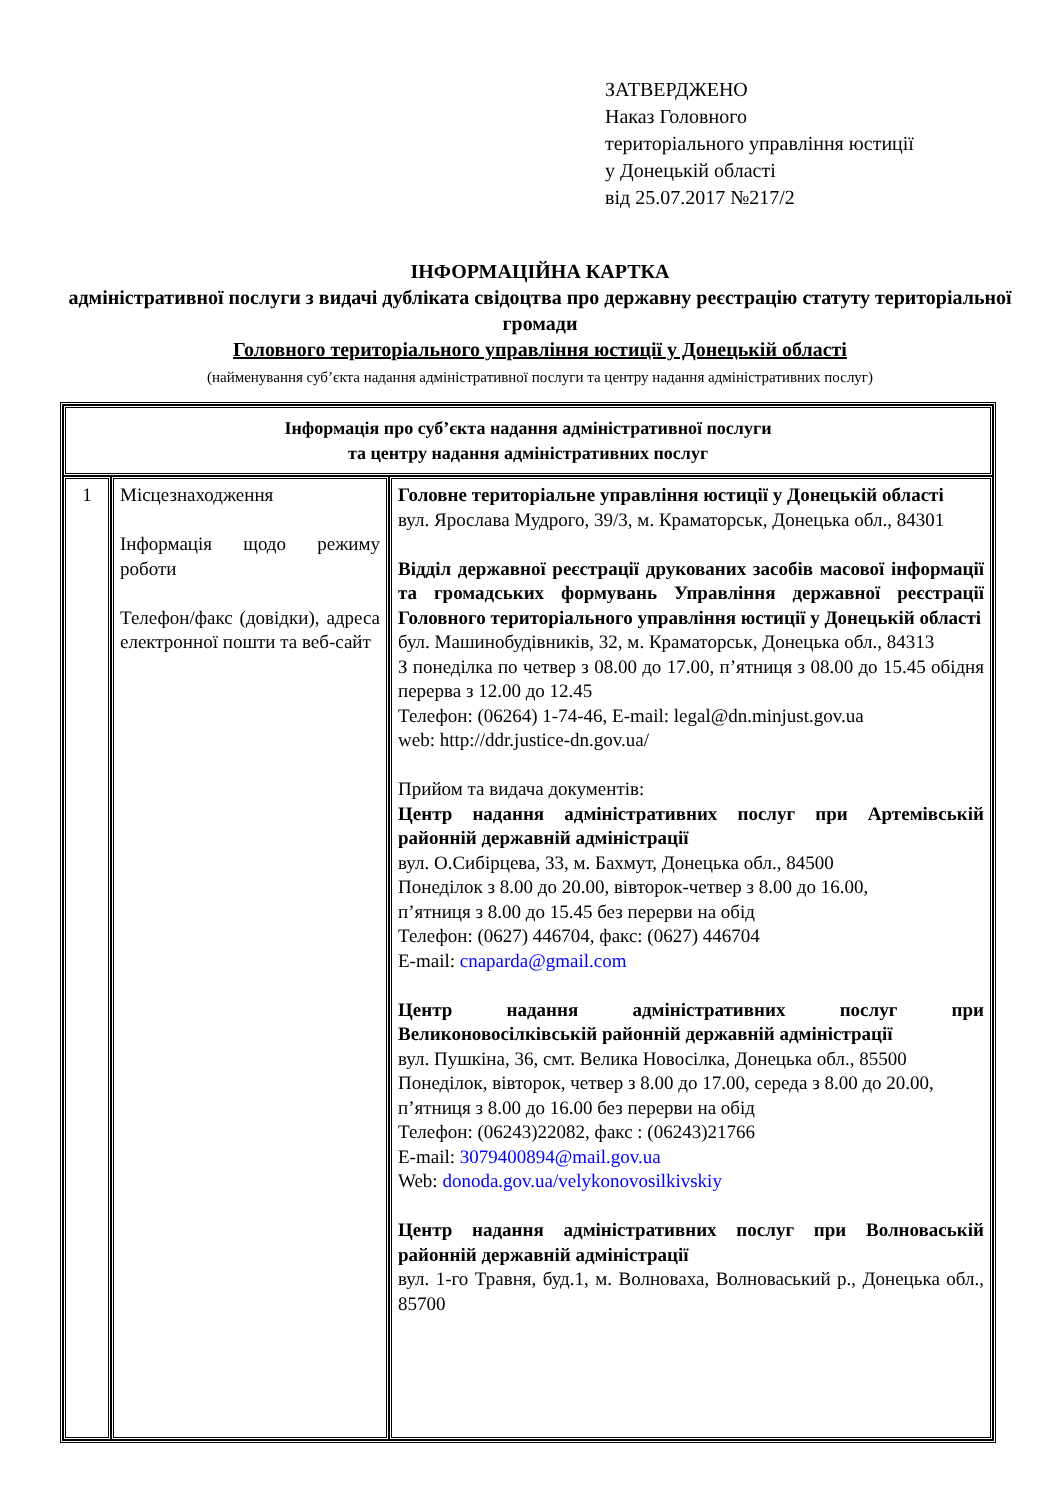ЗАТВЕРДЖЕНО
Наказ Головного
територіального управління юстиції
у Донецькій області
від 25.07.2017 №217/2
ІНФОРМАЦІЙНА КАРТКА
адміністративної послуги з видачі дубліката свідоцтва про державну реєстрацію статуту територіальної громади
Головного територіального управління юстиції у Донецькій області
(найменування суб’єкта надання адміністративної послуги та центру надання адміністративних послуг)
| Інформація про суб’єкта надання адміністративної послуги та центру надання адміністративних послуг | | |
| --- | --- | --- |
| 1 | Місцезнаходження Інформація щодо режиму роботи Телефон/факс (довідки), адреса електронної пошти та веб-сайт | Головне територіальне управління юстиції у Донецькій області вул. Ярослава Мудрого, 39/3, м. Краматорськ, Донецька обл., 84301 Відділ державної реєстрації друкованих засобів масової інформації та громадських формувань Управління державної реєстрації Головного територіального управління юстиції у Донецькій області бул. Машинобудівників, 32, м. Краматорськ, Донецька обл., 84313 З понеділка по четвер з 08.00 до 17.00, п’ятниця з 08.00 до 15.45 обідня перерва з 12.00 до 12.45 Телефон: (06264) 1-74-46, E-mail: legal@dn.minjust.gov.ua web: http://ddr.justice-dn.gov.ua/ Прийом та видача документів: Центр надання адміністративних послуг при Артемівській районній державній адміністрації вул. О.Сибірцева, 33, м. Бахмут, Донецька обл., 84500 Понеділок з 8.00 до 20.00, вівторок-четвер з 8.00 до 16.00, п’ятниця з 8.00 до 15.45 без перерви на обід Телефон: (0627) 446704, факс: (0627) 446704 E-mail: cnaparda@gmail.com Центр надання адміністративних послуг при Великоновосілківській районній державній адміністрації вул. Пушкіна, 36, смт. Велика Новосілка, Донецька обл., 85500 Понеділок, вівторок, четвер з 8.00 до 17.00, середа з 8.00 до 20.00, п’ятниця з 8.00 до 16.00 без перерви на обід Телефон: (06243)22082, факс : (06243)21766 E-mail: 3079400894@mail.gov.ua Web: donoda.gov.ua/velykonovosilkivskiy Центр надання адміністративних послуг при Волноваській районній державній адміністрації вул. 1-го Травня, буд.1, м. Волноваха, Волноваський р., Донецька обл., 85700 |